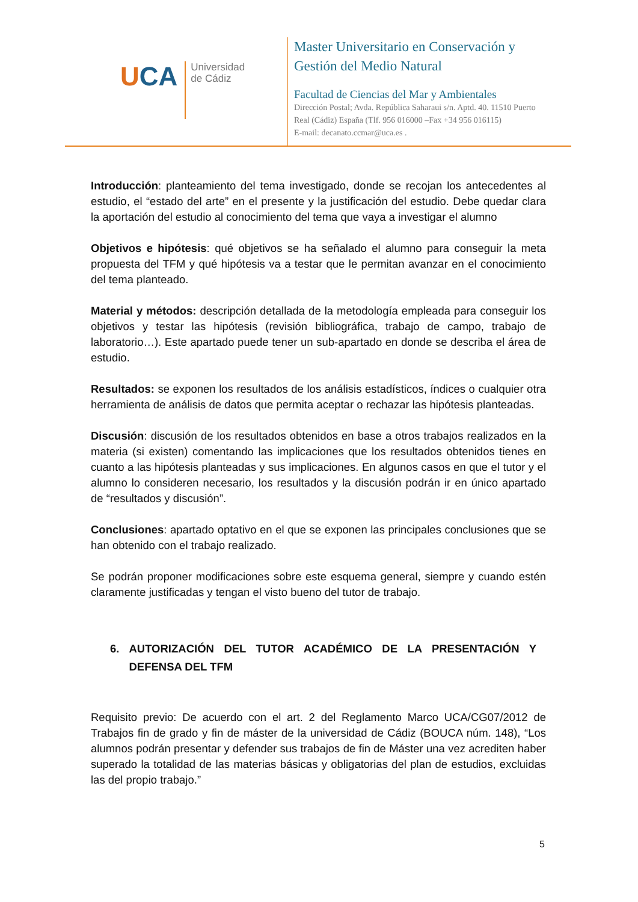UCA
Universidad
de Cádiz
Master Universitario en Conservación y
Gestión del Medio Natural
Facultad de Ciencias del Mar y Ambientales
Dirección Postal; Avda. República Saharaui s/n. Aptd. 40. 11510 Puerto
Real (Cádiz) España (Tlf. 956 016000 –Fax +34 956 016115)
E-mail: decanato.ccmar@uca.es .
Introducción: planteamiento del tema investigado, donde se recojan los antecedentes al estudio, el “estado del arte” en el presente y la justificación del estudio. Debe quedar clara la aportación del estudio al conocimiento del tema que vaya a investigar el alumno
Objetivos e hipótesis: qué objetivos se ha señalado el alumno para conseguir la meta propuesta del TFM y qué hipótesis va a testar que le permitan avanzar en el conocimiento del tema planteado.
Material y métodos: descripción detallada de la metodología empleada para conseguir los objetivos y testar las hipótesis (revisión bibliográfica, trabajo de campo, trabajo de laboratorio…). Este apartado puede tener un sub-apartado en donde se describa el área de estudio.
Resultados: se exponen los resultados de los análisis estadísticos, índices o cualquier otra herramienta de análisis de datos que permita aceptar o rechazar las hipótesis planteadas.
Discusión: discusión de los resultados obtenidos en base a otros trabajos realizados en la materia (si existen) comentando las implicaciones que los resultados obtenidos tienes en cuanto a las hipótesis planteadas y sus implicaciones. En algunos casos en que el tutor y el alumno lo consideren necesario, los resultados y la discusión podrán ir en único apartado de “resultados y discusión”.
Conclusiones: apartado optativo en el que se exponen las principales conclusiones que se han obtenido con el trabajo realizado.
Se podrán proponer modificaciones sobre este esquema general, siempre y cuando estén claramente justificadas y tengan el visto bueno del tutor de trabajo.
6. AUTORIZACIÓN DEL TUTOR ACADÉMICO DE LA PRESENTACIÓN Y DEFENSA DEL TFM
Requisito previo: De acuerdo con el art. 2 del Reglamento Marco UCA/CG07/2012 de Trabajos fin de grado y fin de máster de la universidad de Cádiz (BOUCA núm. 148), “Los alumnos podrán presentar y defender sus trabajos de fin de Máster una vez acrediten haber superado la totalidad de las materias básicas y obligatorias del plan de estudios, excluidas las del propio trabajo.”
5